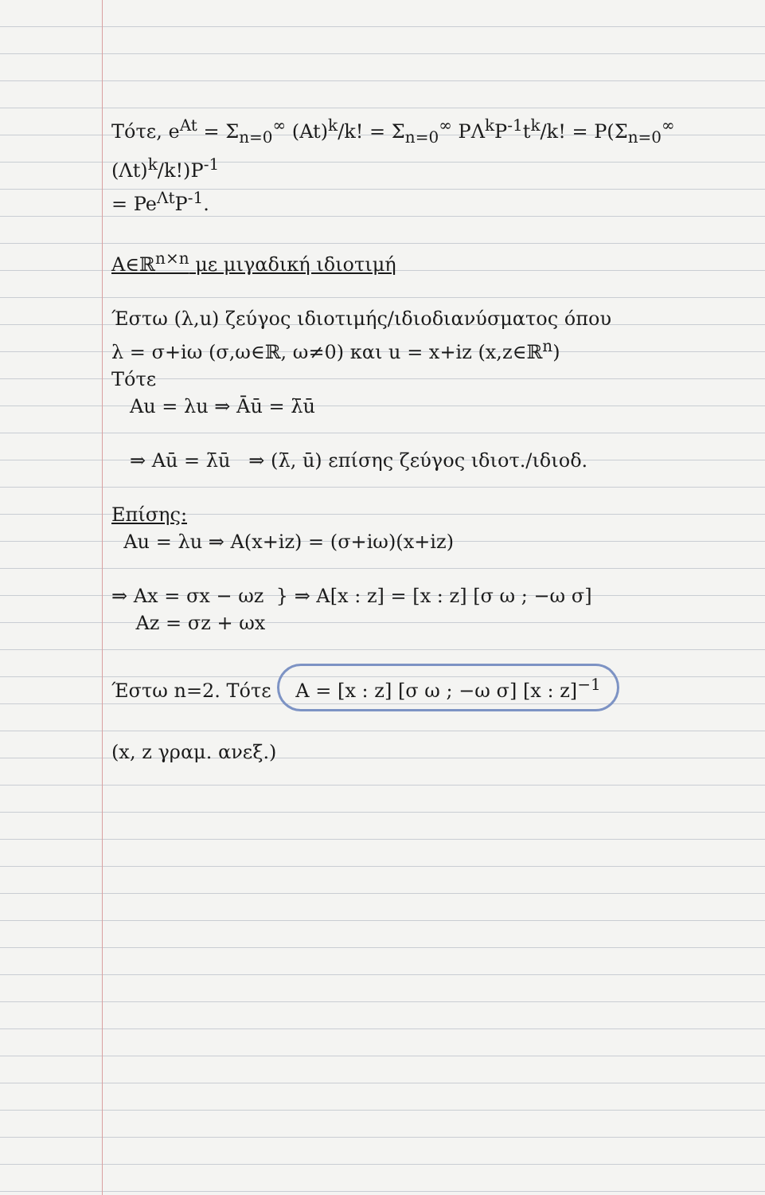Τότε, e<sup>At</sup> = Σ<sub>n=0</sub><sup>∞</sup> (At)<sup>k</sup>/k! = Σ<sub>n=0</sub><sup>∞</sup> PΛ<sup>k</sup>P<sup>-1</sup>t<sup>k</sup>/k! = P(Σ<sub>n=0</sub><sup>∞</sup> (Λt)<sup>k</sup>/k!)P<sup>-1</sup>
= Pe<sup>Λt</sup>P<sup>-1</sup>.
A∈ℝ<sup>n×n</sup> με μιγαδική ιδιοτιμή
Έστω (λ,u) ζεύγος ιδιοτιμής/ιδιοδιανύσματος όπου
λ = σ+iω (σ,ω∈ℝ, ω≠0) και u = x+iz (x,z∈ℝ<sup>n</sup>)
Τότε
Au = λu ⇒ Āū = λ̄ū
⇒ Aū = λ̄ū ⇒ (λ̄, ū) επίσης ζεύγος ιδιοτ./ιδιοδ.
Επίσης:
Au = λu ⇒ A(x+iz) = (σ+iω)(x+iz)
⇒ Ax = σx − ωz } ⇒ A[x : z] = [x : z] [σ ω ; −ω σ]
Az = σz + ωx
Έστω n=2. Τότε A = [x : z] [σ ω ; −ω σ] [x : z]<sup>−1</sup>
(x, z γραμ. ανεξ.)